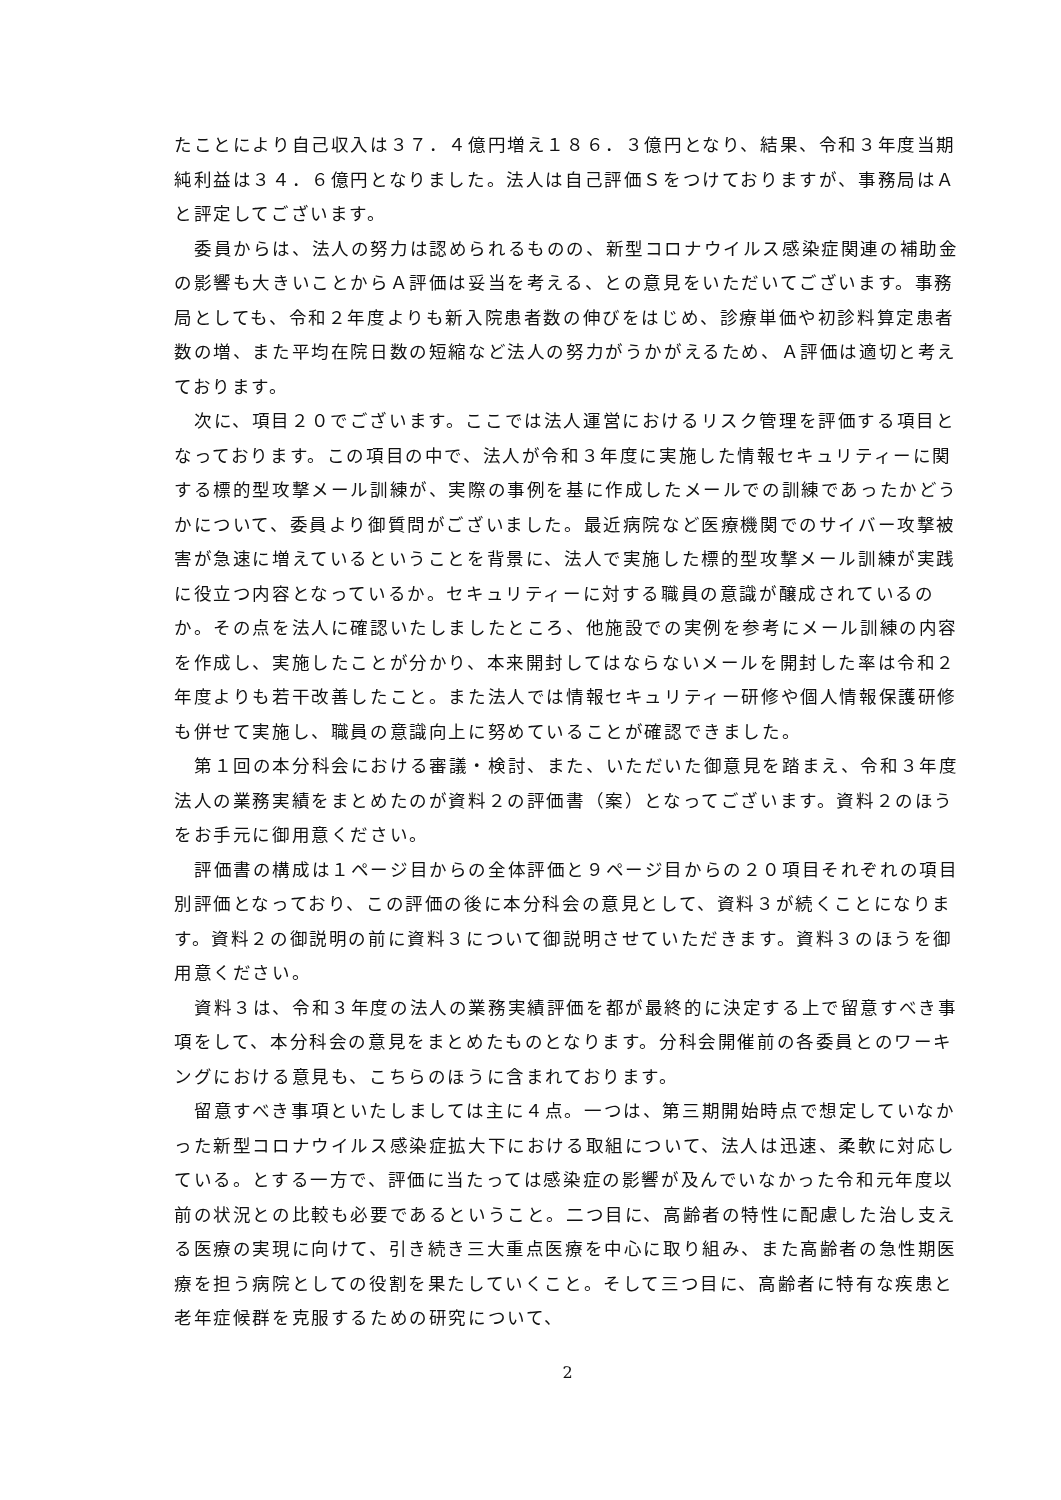たことにより自己収入は３７．４億円増え１８６．３億円となり、結果、令和３年度当期純利益は３４．６億円となりました。法人は自己評価Ｓをつけておりますが、事務局はＡと評定してございます。
委員からは、法人の努力は認められるものの、新型コロナウイルス感染症関連の補助金の影響も大きいことからＡ評価は妥当を考える、との意見をいただいてございます。事務局としても、令和２年度よりも新入院患者数の伸びをはじめ、診療単価や初診料算定患者数の増、また平均在院日数の短縮など法人の努力がうかがえるため、Ａ評価は適切と考えております。
次に、項目２０でございます。ここでは法人運営におけるリスク管理を評価する項目となっております。この項目の中で、法人が令和３年度に実施した情報セキュリティーに関する標的型攻撃メール訓練が、実際の事例を基に作成したメールでの訓練であったかどうかについて、委員より御質問がございました。最近病院など医療機関でのサイバー攻撃被害が急速に増えているということを背景に、法人で実施した標的型攻撃メール訓練が実践に役立つ内容となっているか。セキュリティーに対する職員の意識が醸成されているのか。その点を法人に確認いたしましたところ、他施設での実例を参考にメール訓練の内容を作成し、実施したことが分かり、本来開封してはならないメールを開封した率は令和２年度よりも若干改善したこと。また法人では情報セキュリティー研修や個人情報保護研修も併せて実施し、職員の意識向上に努めていることが確認できました。
第１回の本分科会における審議・検討、また、いただいた御意見を踏まえ、令和３年度法人の業務実績をまとめたのが資料２の評価書（案）となってございます。資料２のほうをお手元に御用意ください。
評価書の構成は１ページ目からの全体評価と９ページ目からの２０項目それぞれの項目別評価となっており、この評価の後に本分科会の意見として、資料３が続くことになります。資料２の御説明の前に資料３について御説明させていただきます。資料３のほうを御用意ください。
資料３は、令和３年度の法人の業務実績評価を都が最終的に決定する上で留意すべき事項をして、本分科会の意見をまとめたものとなります。分科会開催前の各委員とのワーキングにおける意見も、こちらのほうに含まれております。
留意すべき事項といたしましては主に４点。一つは、第三期開始時点で想定していなかった新型コロナウイルス感染症拡大下における取組について、法人は迅速、柔軟に対応している。とする一方で、評価に当たっては感染症の影響が及んでいなかった令和元年度以前の状況との比較も必要であるということ。二つ目に、高齢者の特性に配慮した治し支える医療の実現に向けて、引き続き三大重点医療を中心に取り組み、また高齢者の急性期医療を担う病院としての役割を果たしていくこと。そして三つ目に、高齢者に特有な疾患と老年症候群を克服するための研究について、
2